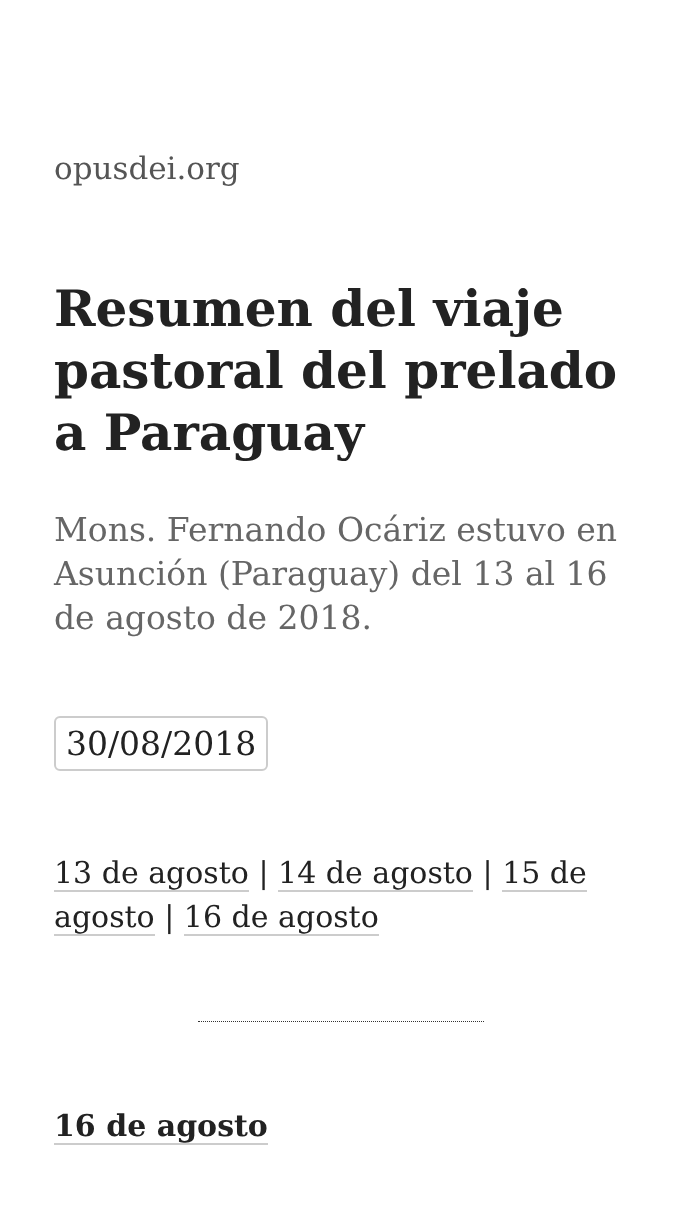opusdei.org
Resumen del viaje pastoral del prelado a Paraguay
Mons. Fernando Ocáriz estuvo en Asunción (Paraguay) del 13 al 16 de agosto de 2018.
30/08/2018
13 de agosto | 14 de agosto | 15 de agosto | 16 de agosto
16 de agosto